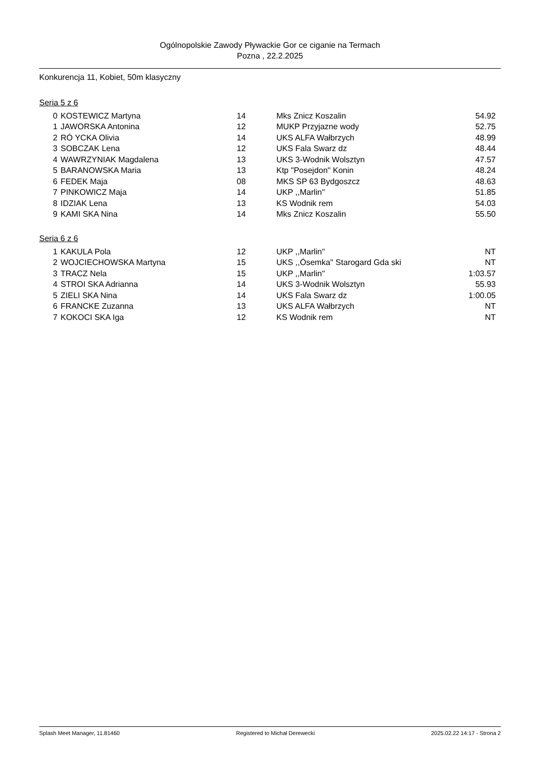Ogólnopolskie Zawody Pływackie Gor ce ciganie na Termach
Pozna , 22.2.2025
Konkurencja 11, Kobiet, 50m klasyczny
Seria 5 z 6
| 0 | KOSTEWICZ Martyna | 14 | Mks Znicz Koszalin | 54.92 |
| 1 | JAWORSKA Antonina | 12 | MUKP Przyjazne wody | 52.75 |
| 2 | RÓ YCKA Olivia | 14 | UKS ALFA Wałbrzych | 48.99 |
| 3 | SOBCZAK Lena | 12 | UKS Fala Swarz dz | 48.44 |
| 4 | WAWRZYNIAK Magdalena | 13 | UKS 3-Wodnik Wolsztyn | 47.57 |
| 5 | BARANOWSKA Maria | 13 | Ktp "Posejdon" Konin | 48.24 |
| 6 | FEDEK Maja | 08 | MKS SP 63 Bydgoszcz | 48.63 |
| 7 | PINKOWICZ Maja | 14 | UKP ,,Marlin'' | 51.85 |
| 8 | IDZIAK Lena | 13 | KS Wodnik rem | 54.03 |
| 9 | KAMI SKA Nina | 14 | Mks Znicz Koszalin | 55.50 |
Seria 6 z 6
| 1 | KAKULA Pola | 12 | UKP ,,Marlin'' | NT |
| 2 | WOJCIECHOWSKA Martyna | 15 | UKS ,,Ósemka'' Starogard Gda ski | NT |
| 3 | TRACZ Nela | 15 | UKP ,,Marlin'' | 1:03.57 |
| 4 | STROI SKA Adrianna | 14 | UKS 3-Wodnik Wolsztyn | 55.93 |
| 5 | ZIELI SKA Nina | 14 | UKS Fala Swarz dz | 1:00.05 |
| 6 | FRANCKE Zuzanna | 13 | UKS ALFA Wałbrzych | NT |
| 7 | KOKOCI SKA Iga | 12 | KS Wodnik rem | NT |
Splash Meet Manager, 11.81460 Registered to Michał Derewecki 2025.02.22 14:17 - Strona 2